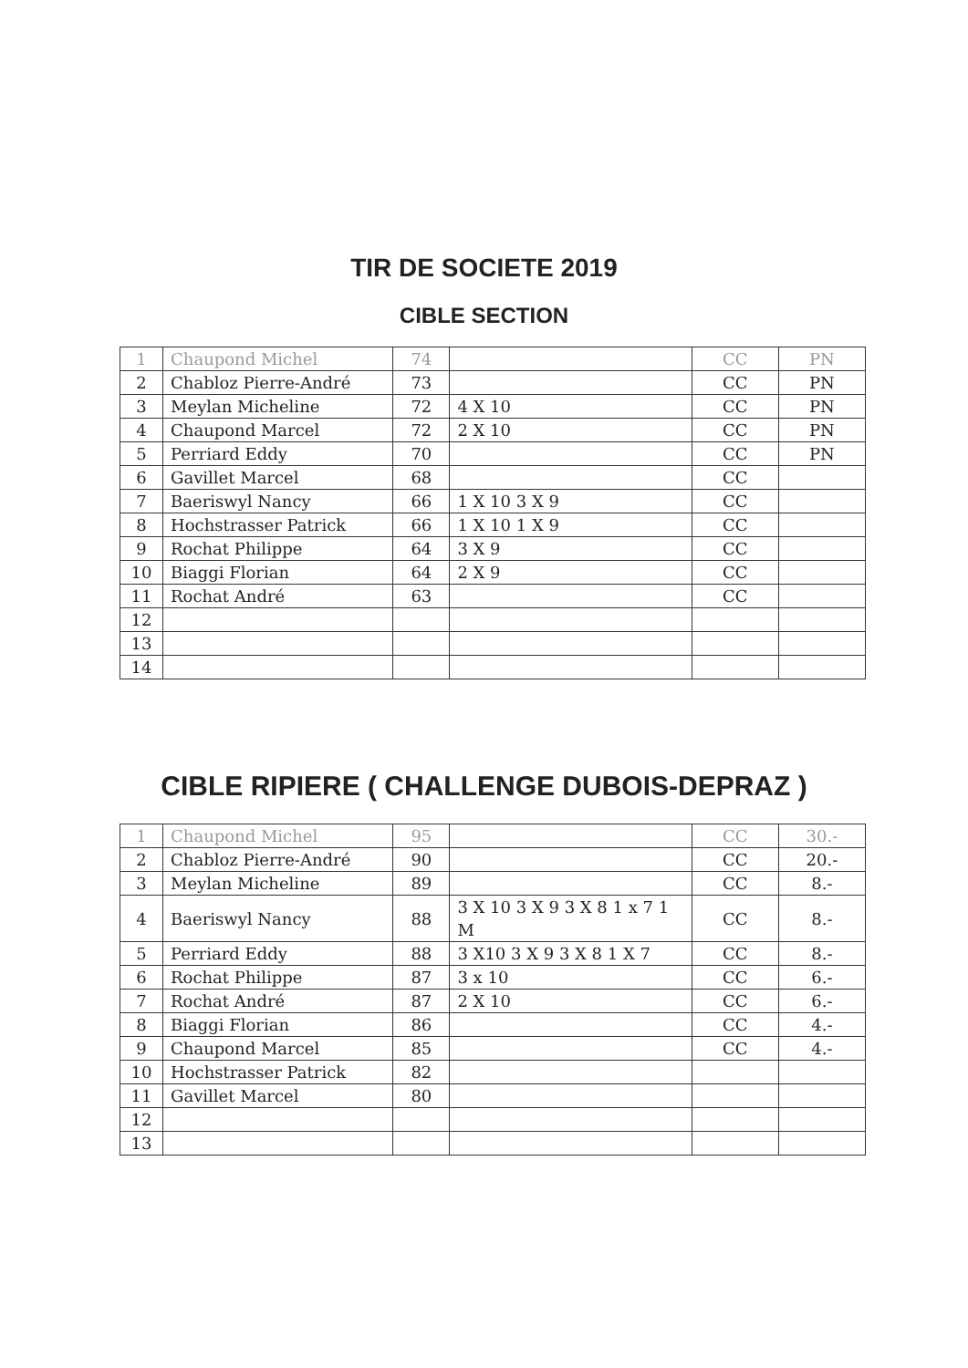TIR DE SOCIETE 2019
CIBLE SECTION
| 1 | Chaupond Michel | 74 | | CC | PN |
| 2 | Chabloz Pierre-André | 73 | | CC | PN |
| 3 | Meylan Micheline | 72 | 4 X 10 | CC | PN |
| 4 | Chaupond Marcel | 72 | 2 X 10 | CC | PN |
| 5 | Perriard Eddy | 70 | | CC | PN |
| 6 | Gavillet Marcel | 68 | | CC | |
| 7 | Baeriswyl Nancy | 66 | 1 X 10 3 X 9 | CC | |
| 8 | Hochstrasser Patrick | 66 | 1 X 10 1 X 9 | CC | |
| 9 | Rochat Philippe | 64 | 3 X 9 | CC | |
| 10 | Biaggi Florian | 64 | 2 X 9 | CC | |
| 11 | Rochat André | 63 | | CC | |
| 12 | | | | | |
| 13 | | | | | |
| 14 | | | | | |
CIBLE RIPIERE ( CHALLENGE DUBOIS-DEPRAZ )
| 1 | Chaupond Michel | 95 | | CC | 30.- |
| 2 | Chabloz Pierre-André | 90 | | CC | 20.- |
| 3 | Meylan Micheline | 89 | | CC | 8.- |
| 4 | Baeriswyl Nancy | 88 | 3 X 10 3 X 9 3 X 8 1 x 7 1 M | CC | 8.- |
| 5 | Perriard Eddy | 88 | 3 X10 3 X 9 3 X 8 1 X 7 | CC | 8.- |
| 6 | Rochat Philippe | 87 | 3 x 10 | CC | 6.- |
| 7 | Rochat André | 87 | 2 X 10 | CC | 6.- |
| 8 | Biaggi Florian | 86 | | CC | 4.- |
| 9 | Chaupond Marcel | 85 | | CC | 4.- |
| 10 | Hochstrasser Patrick | 82 | | | |
| 11 | Gavillet Marcel | 80 | | | |
| 12 | | | | | |
| 13 | | | | | |